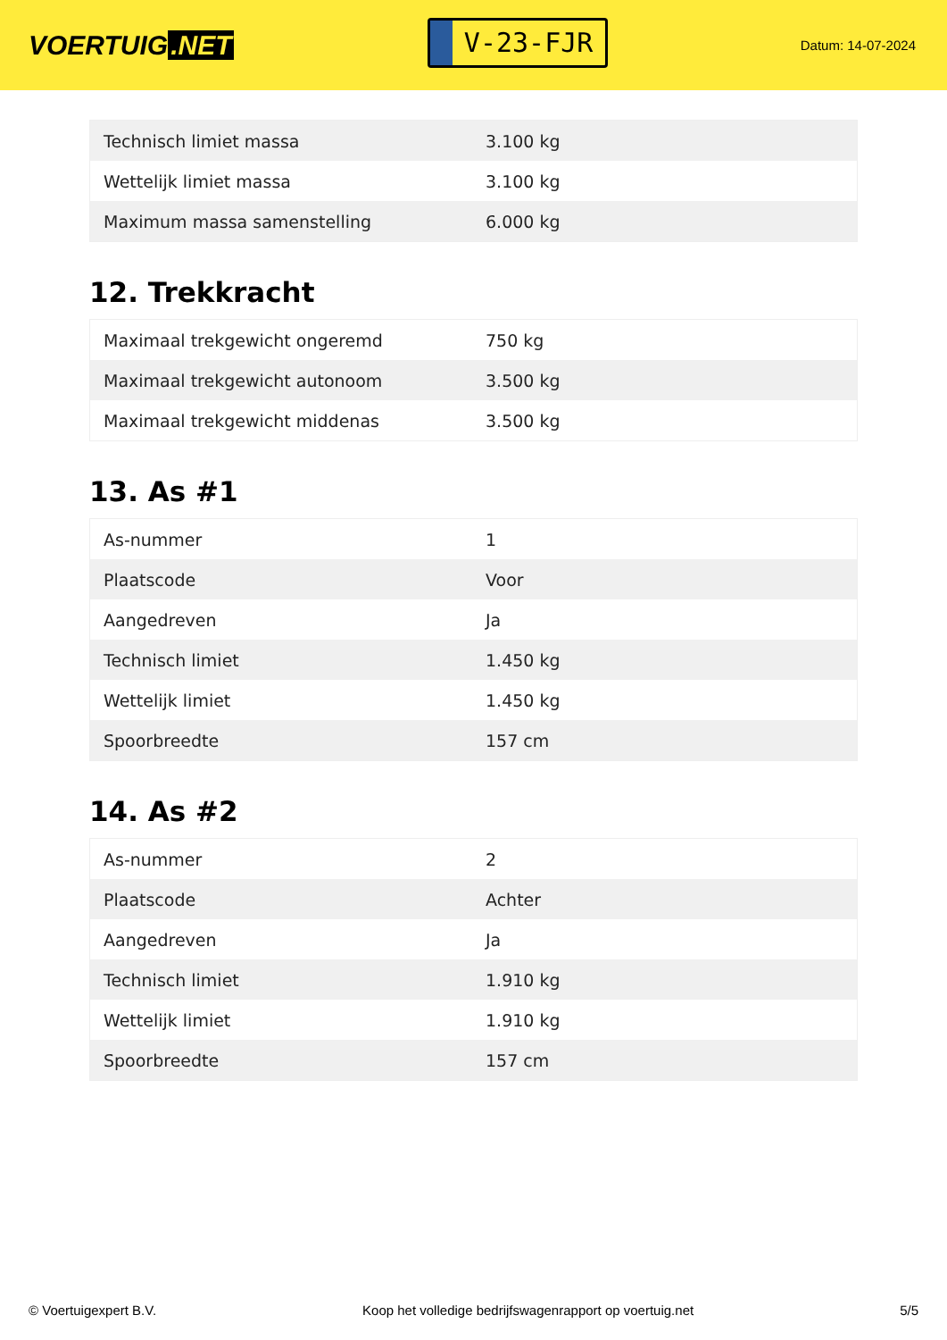VOERTUIG.NET
V-23-FJR
Datum: 14-07-2024
| Technisch limiet massa | 3.100 kg |
| Wettelijk limiet massa | 3.100 kg |
| Maximum massa samenstelling | 6.000 kg |
12. Trekkracht
| Maximaal trekgewicht ongeremd | 750 kg |
| Maximaal trekgewicht autonoom | 3.500 kg |
| Maximaal trekgewicht middenas | 3.500 kg |
13. As #1
| As-nummer | 1 |
| Plaatscode | Voor |
| Aangedreven | Ja |
| Technisch limiet | 1.450 kg |
| Wettelijk limiet | 1.450 kg |
| Spoorbreedte | 157 cm |
14. As #2
| As-nummer | 2 |
| Plaatscode | Achter |
| Aangedreven | Ja |
| Technisch limiet | 1.910 kg |
| Wettelijk limiet | 1.910 kg |
| Spoorbreedte | 157 cm |
© Voertuigexpert B.V. Koop het volledige bedrijfswagenrapport op voertuig.net 5/5